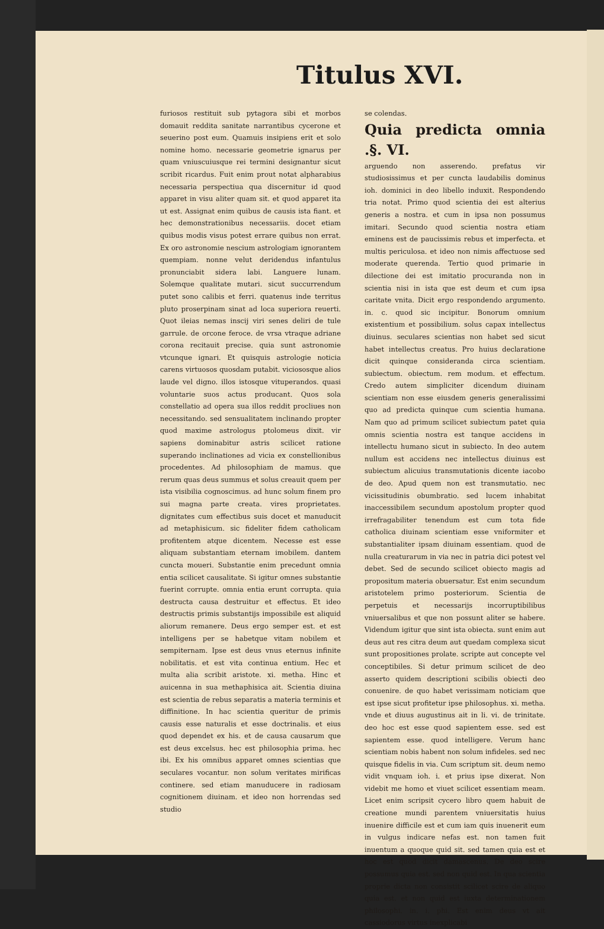Titulus XVI.
furiosos restituit sub pytagora sibi et morbos domauit reddita sanitate narrantibus cycerone et seuerino post eum. Quamuis insipiens erit et solo nomine homo. necessarie geometrie ignarus per quam vniuscuiusque rei termini designantur sicut scribit ricardus. Fuit enim prout notat alpharabius necessaria perspectiua qua discernitur id quod apparet in visu aliter quam sit. et quod apparet ita ut est. Assignat enim quibus de causis ista fiant. et hec demonstrationibus necessariis. docet etiam quibus modis visus potest errare quibus non errat. Ex oro astronomie nescium astrologiam ignorantem quempiam. nonne velut deridendus infantulus pronunciabit sidera labi. Languere lunam. Solemque qualitate mutari. sicut succurrendum putet sono calibis et ferri. quatenus inde territus pluto proserpinam sinat ad loca superiora reuerti. Quot ileias nemas inscij viri senes deliri de tule garrule. de orcone feroce. de vrsa vtraque adriane corona recitauit precise. quia sunt astronomie vtcunque ignari. Et quisquis astrologie noticia carens virtuosos quosdam putabit. viciososque alios laude vel digno. illos istosque vituperandos. quasi voluntarie suos actus producant. Quos sola constellatio ad opera sua illos reddit procliues non necessitando. sed sensualitatem inclinando propter quod maxime astrologus ptolomeus dixit. vir sapiens dominabitur astris scilicet ratione superando inclinationes ad vicia ex constellionibus procedentes. Ad philosophiam de mamus. que rerum quas deus summus et solus creauit quem per ista visibilia cognoscimus. ad hunc solum finem pro sui magna parte creata. vires proprietates. dignitates cum effectibus suis docet et manuducit ad metaphisicum. sic fideliter fidem catholicam profitentem atque dicentem. Necesse est esse aliquam substantiam eternam imobilem. dantem cuncta moueri. Substantie enim precedunt omnia entia scilicet causalitate. Si igitur omnes substantie fuerint corrupte. omnia entia erunt corrupta. quia destructa causa destruitur et effectus. Et ideo destructis primis substantijs impossibile est aliquid aliorum remanere. Deus ergo semper est. et est intelligens per se habetque vitam nobilem et sempiternam. Ipse est deus vnus eternus infinite nobilitatis. et est vita continua entium. Hec et multa alia scribit aristote. xi. metha. Hinc et auicenna in sua methaphisica ait. Scientia diuina est scientia de rebus separatis a materia terminis et diffinitione. In hac scientia queritur de primis causis esse naturalis et esse doctrinalis. et eius quod dependet ex his. et de causa causarum que est deus excelsus. hec est philosophia prima. hec ibi. Ex his omnibus apparet omnes scientias que seculares vocantur. non solum veritates mirificas continere. sed etiam manuducere in radiosam cognitionem diuinam. et ideo non horrendas sed studio
se colendas.
Quia predicta omnia .§. VI.
arguendo non asserendo. prefatus vir studiosissimus et per cuncta laudabilis dominus ioh. dominici in deo libello induxit. Respondendo tria notat. Primo quod scientia dei est alterius generis a nostra. et cum in ipsa non possumus imitari. Secundo quod scientia nostra etiam eminens est de paucissimis rebus et imperfecta. et multis periculosa. et ideo non nimis affectuose sed moderate querenda. Tertio quod primarie in dilectione dei est imitatio procuranda non in scientia nisi in ista que est deum et cum ipsa caritate vnita. Dicit ergo respondendo argumento. in. c. quod sic incipitur. Bonorum omnium existentium et possibilium. solus capax intellectus diuinus. seculares scientias non habet sed sicut habet intellectus creatus. Pro huius declaratione dicit quinque consideranda circa scientiam. subiectum. obiectum. rem modum. et effectum. Credo autem simpliciter dicendum diuinam scientiam non esse eiusdem generis generalissimi quo ad predicta quinque cum scientia humana. Nam quo ad primum scilicet subiectum patet quia omnis scientia nostra est tanque accidens in intellectu humano sicut in subiecto. In deo autem nullum est accidens nec intellectus diuinus est subiectum alicuius transmutationis dicente iacobo de deo. Apud quem non est transmutatio. nec vicissitudinis obumbratio. sed lucem inhabitat inaccessibilem secundum apostolum propter quod irrefragabiliter tenendum est cum tota fide catholica diuinam scientiam esse vniformiter et substantialiter ipsam diuinam essentiam. quod de nulla creaturarum in via nec in patria dici potest vel debet. Sed de secundo scilicet obiecto magis ad propositum materia obuersatur. Est enim secundum aristotelem primo posteriorum. Scientia de perpetuis et necessarijs incorruptibilibus vniuersalibus et que non possunt aliter se habere. Videndum igitur que sint ista obiecta. sunt enim aut deus aut res citra deum aut quedam complexa sicut sunt propositiones prolate. scripte aut concepte vel conceptibiles. Si detur primum scilicet de deo asserto quidem descriptioni scibilis obiecti deo conuenire. de quo habet verissimam noticiam que est ipse sicut profitetur ipse philosophus. xi. metha. vnde et diuus augustinus ait in li. vi. de trinitate. deo hoc est esse quod sapientem esse. sed est sapientem esse. quod intelligere. Verum hanc scientiam nobis habent non solum infideles. sed nec quisque fidelis in via. Cum scriptum sit. deum nemo vidit vnquam ioh. i. et prius ipse dixerat. Non videbit me homo et viuet scilicet essentiam meam. Licet enim scripsit cycero libro quem habuit de creatione mundi parentem vniuersitatis huius inuenire difficile est et cum iam quis inuenerit eum in vulgus indicare nefas est. non tamen fuit inuentum a quoque quid sit. sed tamen quia est et hoc est quod dicit damascenus. De deo scire possumus quia est. sed non quid est. In qua scientia proprie dicta non consistit scilicet scire de aliquo quia est. et non quid est iuxta determinationem philosophi. in. i. phi. Est enim deus vt ait cassiodorus virtus inexplicabi